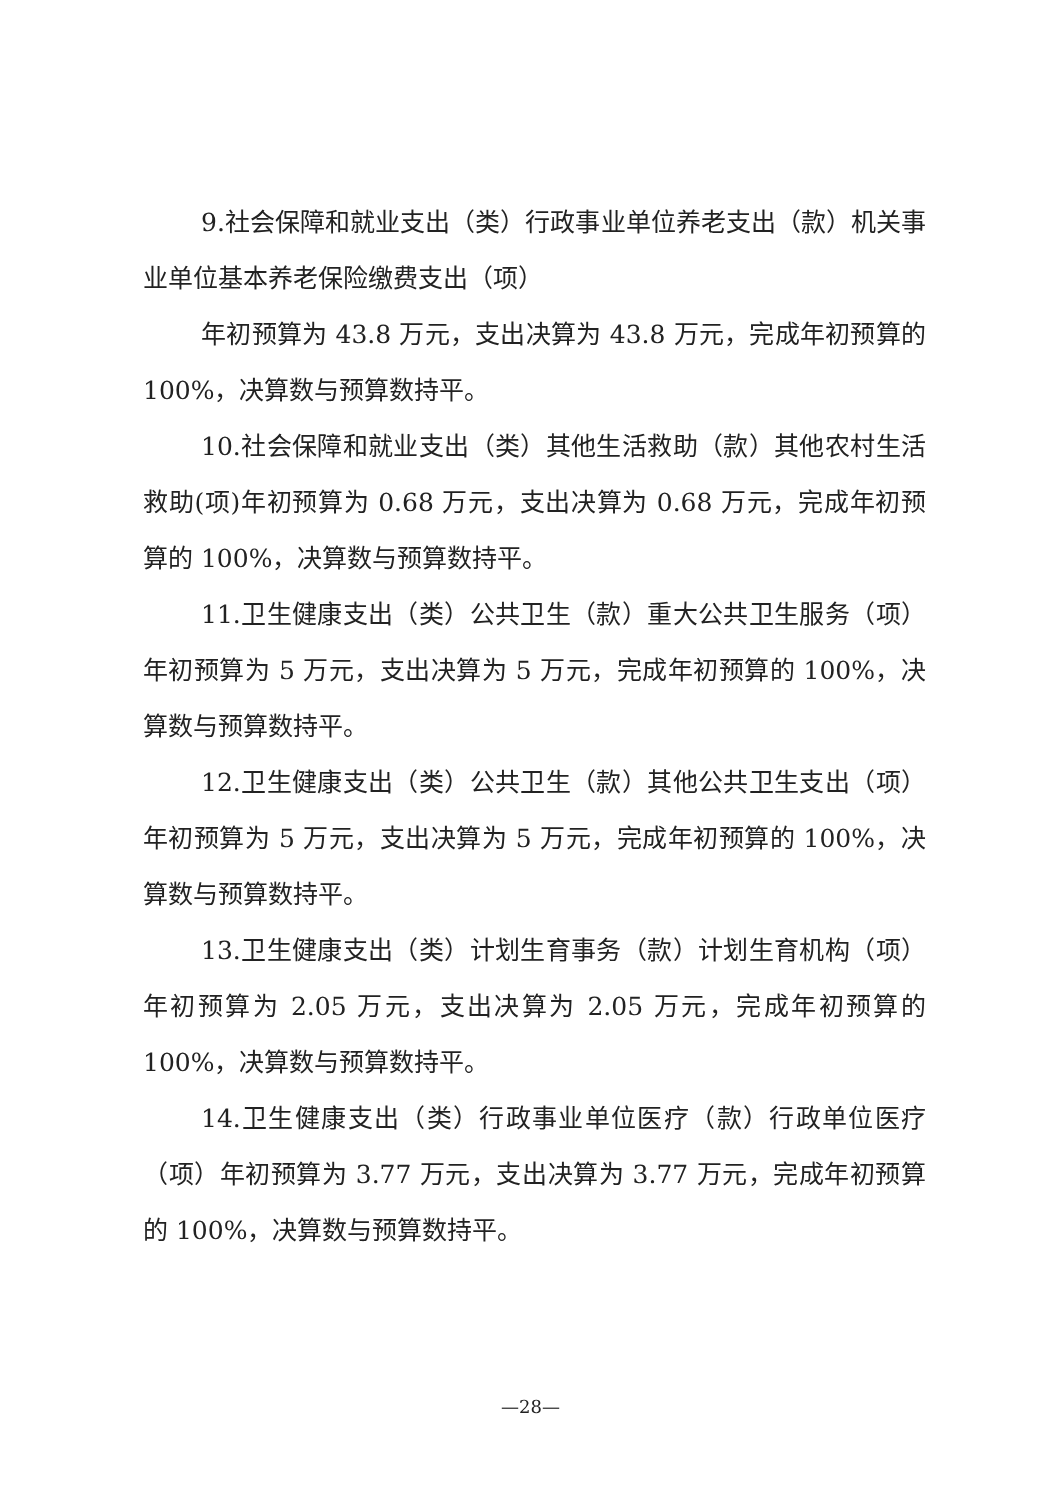9.社会保障和就业支出（类）行政事业单位养老支出（款）机关事业单位基本养老保险缴费支出（项）
年初预算为 43.8 万元，支出决算为 43.8 万元，完成年初预算的 100%，决算数与预算数持平。
10.社会保障和就业支出（类）其他生活救助（款）其他农村生活救助(项)年初预算为 0.68 万元，支出决算为 0.68 万元，完成年初预算的 100%，决算数与预算数持平。
11.卫生健康支出（类）公共卫生（款）重大公共卫生服务（项）年初预算为 5 万元，支出决算为 5 万元，完成年初预算的 100%，决算数与预算数持平。
12.卫生健康支出（类）公共卫生（款）其他公共卫生支出（项）年初预算为 5 万元，支出决算为 5 万元，完成年初预算的 100%，决算数与预算数持平。
13.卫生健康支出（类）计划生育事务（款）计划生育机构（项）年初预算为 2.05 万元，支出决算为 2.05 万元，完成年初预算的 100%，决算数与预算数持平。
14.卫生健康支出（类）行政事业单位医疗（款）行政单位医疗（项）年初预算为 3.77 万元，支出决算为 3.77 万元，完成年初预算的 100%，决算数与预算数持平。
—28—